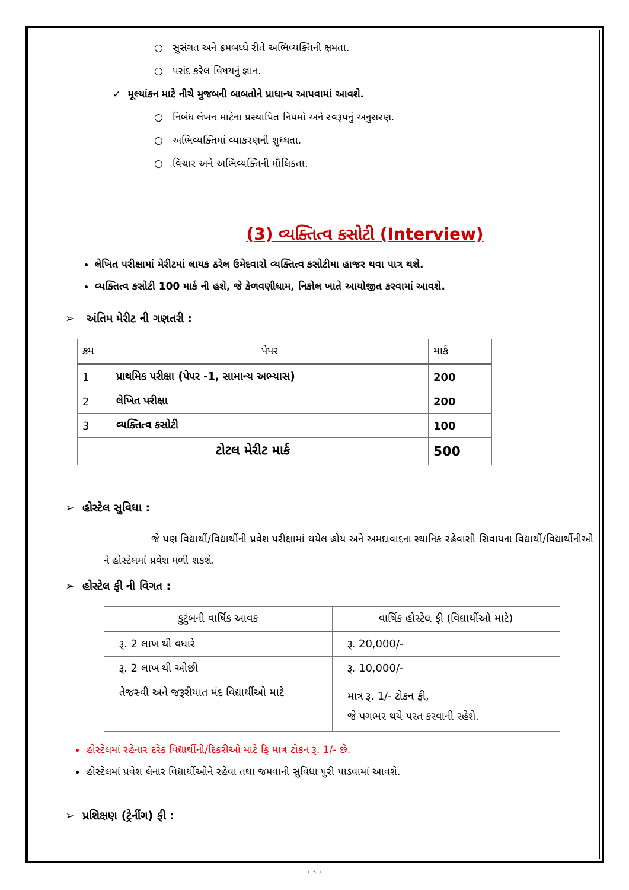○ સુસંગત અને ક્રમબધ્ધે રીતે અભિવ્યક્તિની ક્ષમતા.
○ પસંદ કરેલ વિષયનું જ્ઞાન.
✓ મૂલ્યાંકન માટે નીચે મુજબની બાબતોને પ્રાધાન્ય આપવામાં આવશે.
○ નિબંધ લેખન માટેના પ્રસ્થાપિત નિયમો અને સ્વરૂપનું અનુસરણ.
○ અભિવ્યક્તિમાં વ્યાકરણની શુધ્ધતા.
○ વિચાર અને અભિવ્યક્તિની મૌલિકતા.
(3) વ્યક્તિત્વ કસોટી (Interview)
લેખિત પરીક્ષામાં મેરીટમાં લાયક ઠરેલ ઉમેદવારો વ્યક્તિત્વ કસોટીમા હાજર થવા પાત્ર થશે.
વ્યક્તિત્વ કસોટી 100 માર્ક ની હશે, જે કેળવણીધામ, નિકોલ ખાતે આયોજીત કરવામાં આવશે.
➢ અંતિમ મેરીટ ની ગણતરી :
| ક્રમ | પેપર | માર્ક |
| --- | --- | --- |
| 1 | પ્રાથમિક પરીક્ષા (પેપર -1, સામાન્ય અભ્યાસ) | 200 |
| 2 | લેખિત પરીક્ષા | 200 |
| 3 | વ્યક્તિત્વ કસોટી | 100 |
| ટોટલ મેરીટ માર્ક | | 500 |
➢ હોસ્ટેલ સુવિધા :
જે પણ વિદ્યાર્થી/વિદ્યાર્થીની પ્રવેશ પરીક્ષામાં થયેલ હોય અને અમદાવાદના સ્થાનિક રહેવાસી સિવાયના વિદ્યાર્થી/વિદ્યાર્થીનીઓ ને હોસ્ટેલમાં પ્રવેશ મળી શકશે.
➢ હોસ્ટેલ ફી ની વિગત :
| કુટુંબની વાર્ષિક આવક | વાર્ષિક હોસ્ટેલ ફી (વિદ્યાર્થીઓ માટે) |
| --- | --- |
| રૂ. 2 લાખ થી વધારે | રૂ. 20,000/- |
| રૂ. 2 લાખ થી ઓછી | રૂ. 10,000/- |
| તેજસ્વી અને જરૂરીયાત મંદ વિદ્યાર્થીઓ માટે | માત્ર રૂ. 1/- ટોકન ફી, જે પગભર થયે પરત કરવાની રહેશે. |
હોસ્ટેલમાં રહેનાર દરેક વિદ્યાર્થીની/દિકરીઓ માટે ફિ માત્ર ટોકન રૂ. 1/- છે.
હોસ્ટેલમાં પ્રવેશ લેનાર વિદ્યાર્થીઓને રહેવા તથા જમવાની સુવિધા પુરી પાડવામાં આવશે.
➢ પ્રશિક્ષણ (ટ્રેનીંગ) ફી :
(..5..)